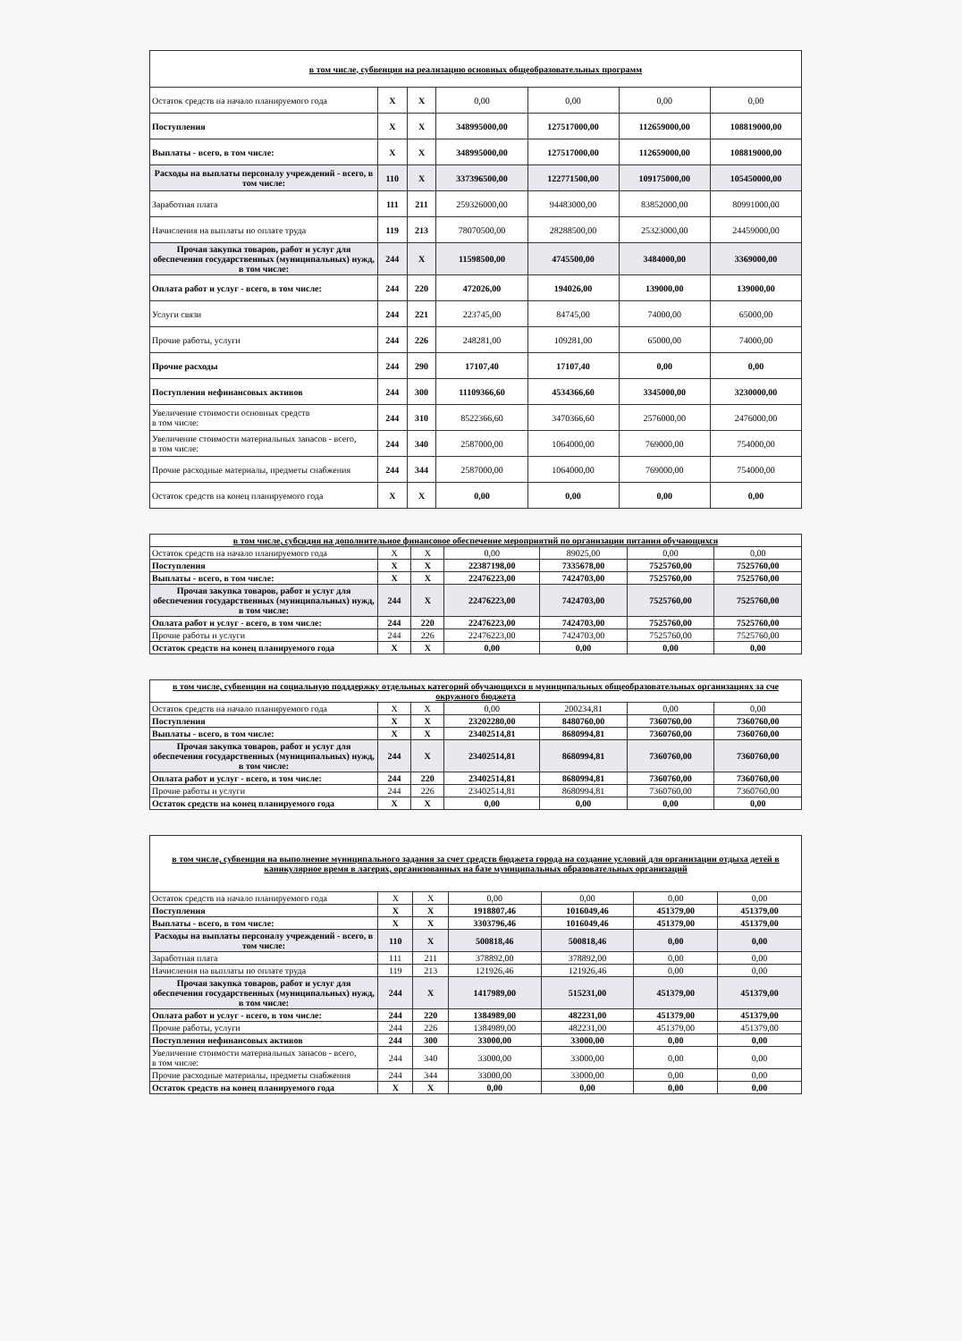| в том числе, субвенция на реализацию основных общеобразовательных программ | | | | | | |
| --- | --- | --- | --- | --- | --- | --- |
| Остаток средств на начало планируемого года | X | X | 0,00 | 0,00 | 0,00 | 0,00 |
| Поступления | X | X | 348995000,00 | 127517000,00 | 112659000,00 | 108819000,00 |
| Выплаты - всего, в том числе: | X | X | 348995000,00 | 127517000,00 | 112659000,00 | 108819000,00 |
| Расходы на выплаты персоналу учреждений - всего, в том числе: | 110 | X | 337396500,00 | 122771500,00 | 109175000,00 | 105450000,00 |
| Заработная плата | 111 | 211 | 259326000,00 | 94483000,00 | 83852000,00 | 80991000,00 |
| Начисления на выплаты по оплате труда | 119 | 213 | 78070500,00 | 28288500,00 | 25323000,00 | 24459000,00 |
| Прочая закупка товаров, работ и услуг для обеспечения государственных (муниципальных) нужд, в том числе: | 244 | X | 11598500,00 | 4745500,00 | 3484000,00 | 3369000,00 |
| Оплата работ и услуг - всего, в том числе: | 244 | 220 | 472026,00 | 194026,00 | 139000,00 | 139000,00 |
| Услуги связи | 244 | 221 | 223745,00 | 84745,00 | 74000,00 | 65000,00 |
| Прочие работы, услуги | 244 | 226 | 248281,00 | 109281,00 | 65000,00 | 74000,00 |
| Прочие расходы | 244 | 290 | 17107,40 | 17107,40 | 0,00 | 0,00 |
| Поступления нефинансовых активов | 244 | 300 | 11109366,60 | 4534366,60 | 3345000,00 | 3230000,00 |
| Увеличение стоимости основных средств в том числе: | 244 | 310 | 8522366,60 | 3470366,60 | 2576000,00 | 2476000,00 |
| Увеличение стоимости материальных запасов - всего, в том числе: | 244 | 340 | 2587000,00 | 1064000,00 | 769000,00 | 754000,00 |
| Прочие расходные материалы, предметы снабжения | 244 | 344 | 2587000,00 | 1064000,00 | 769000,00 | 754000,00 |
| Остаток средств на конец планируемого года | X | X | 0,00 | 0,00 | 0,00 | 0,00 |
| в том числе, субсидия на дополнительное финансовое обеспечение мероприятий по организации питания обучающихся | | | | | | |
| --- | --- | --- | --- | --- | --- | --- |
| Остаток средств на начало планируемого года | X | X | 0,00 | 89025,00 | 0,00 | 0,00 |
| Поступления | X | X | 22387198,00 | 7335678,00 | 7525760,00 | 7525760,00 |
| Выплаты - всего, в том числе: | X | X | 22476223,00 | 7424703,00 | 7525760,00 | 7525760,00 |
| Прочая закупка товаров, работ и услуг для обеспечения государственных (муниципальных) нужд, в том числе: | 244 | X | 22476223,00 | 7424703,00 | 7525760,00 | 7525760,00 |
| Оплата работ и услуг - всего, в том числе: | 244 | 220 | 22476223,00 | 7424703,00 | 7525760,00 | 7525760,00 |
| Прочие работы и услуги | 244 | 226 | 22476223,00 | 7424703,00 | 7525760,00 | 7525760,00 |
| Остаток средств на конец планируемого года | X | X | 0,00 | 0,00 | 0,00 | 0,00 |
| в том числе, субвенция на социальную подддержку отдельных категорий обучающихся в муниципальных общеобразовательных организациях за сче окружного бюджета | | | | | | |
| --- | --- | --- | --- | --- | --- | --- |
| Остаток средств на начало планируемого года | X | X | 0,00 | 200234,81 | 0,00 | 0,00 |
| Поступления | X | X | 23202280,00 | 8480760,00 | 7360760,00 | 7360760,00 |
| Выплаты - всего, в том числе: | X | X | 23402514,81 | 8680994,81 | 7360760,00 | 7360760,00 |
| Прочая закупка товаров, работ и услуг для обеспечения государственных (муниципальных) нужд, в том числе: | 244 | X | 23402514,81 | 8680994,81 | 7360760,00 | 7360760,00 |
| Оплата работ и услуг - всего, в том числе: | 244 | 220 | 23402514,81 | 8680994,81 | 7360760,00 | 7360760,00 |
| Прочие работы и услуги | 244 | 226 | 23402514,81 | 8680994,81 | 7360760,00 | 7360760,00 |
| Остаток средств на конец планируемого года | X | X | 0,00 | 0,00 | 0,00 | 0,00 |
| в том числе, субвенция на выполнение муниципального задания за счет средств бюджета города на создание условий для организации отдыха детей в каникулярное время в лагерях, организованных на базе муниципальных образовательных организаций | | | | | | |
| --- | --- | --- | --- | --- | --- | --- |
| Остаток средств на начало планируемого года | X | X | 0,00 | 0,00 | 0,00 | 0,00 |
| Поступления | X | X | 1918807,46 | 1016049,46 | 451379,00 | 451379,00 |
| Выплаты - всего, в том числе: | X | X | 3303796,46 | 1016049,46 | 451379,00 | 451379,00 |
| Расходы на выплаты персоналу учреждений - всего, в том числе: | 110 | X | 500818,46 | 500818,46 | 0,00 | 0,00 |
| Заработная плата | 111 | 211 | 378892,00 | 378892,00 | 0,00 | 0,00 |
| Начисления на выплаты по оплате труда | 119 | 213 | 121926,46 | 121926,46 | 0,00 | 0,00 |
| Прочая закупка товаров, работ и услуг для обеспечения государственных (муниципальных) нужд, в том числе: | 244 | X | 1417989,00 | 515231,00 | 451379,00 | 451379,00 |
| Оплата работ и услуг - всего, в том числе: | 244 | 220 | 1384989,00 | 482231,00 | 451379,00 | 451379,00 |
| Прочие работы, услуги | 244 | 226 | 1384989,00 | 482231,00 | 451379,00 | 451379,00 |
| Поступления нефинансовых активов | 244 | 300 | 33000,00 | 33000,00 | 0,00 | 0,00 |
| Увеличение стоимости материальных запасов - всего, в том числе: | 244 | 340 | 33000,00 | 33000,00 | 0,00 | 0,00 |
| Прочие расходные материалы, предметы снабжения | 244 | 344 | 33000,00 | 33000,00 | 0,00 | 0,00 |
| Остаток средств на конец планируемого года | X | X | 0,00 | 0,00 | 0,00 | 0,00 |